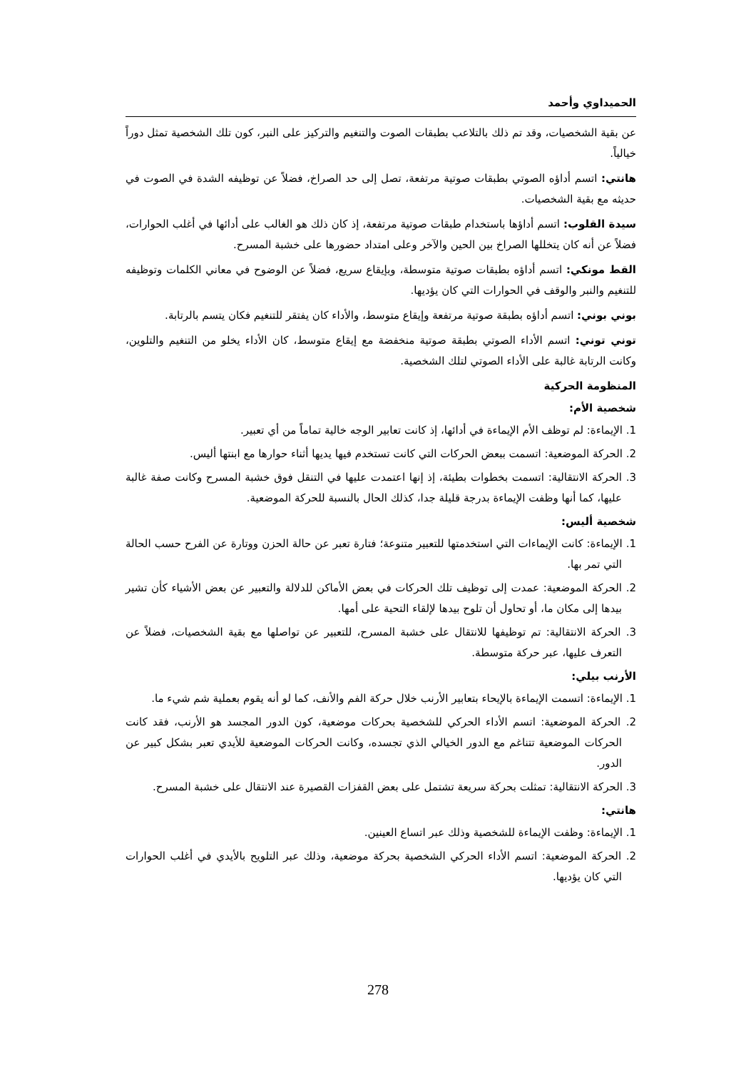الحميداوي وأحمد
عن بقية الشخصيات، وقد تم ذلك بالتلاعب بطبقات الصوت والتنغيم والتركيز على النبر، كون تلك الشخصية تمثل دوراً خيالياً.
هانتي: اتسم أداؤه الصوتي بطبقات صوتية مرتفعة، تصل إلى حد الصراخ، فضلاً عن توظيفه الشدة في الصوت في حديثه مع بقية الشخصيات.
سيدة القلوب: اتسم أداؤها باستخدام طبقات صوتية مرتفعة، إذ كان ذلك هو الغالب على أدائها في أغلب الحوارات، فضلاً عن أنه كان يتخللها الصراخ بين الحين والآخر وعلى امتداد حضورها على خشبة المسرح.
القط مونكي: اتسم أداؤه بطبقات صوتية متوسطة، وبإيقاع سريع، فضلاً عن الوضوح في معاني الكلمات وتوظيفه للتنغيم والنبر والوقف في الحوارات التي كان يؤديها.
بوني بوني: اتسم أداؤه بطبقة صوتية مرتفعة وإيقاع متوسط، والأداء كان يفتقر للتنغيم فكان يتسم بالرتابة.
توني توني: اتسم الأداء الصوتي بطبقة صوتية منخفضة مع إيقاع متوسط، كان الأداء يخلو من التنغيم والتلوين، وكانت الرتابة غالبة على الأداء الصوتي لتلك الشخصية.
المنظومة الحركية
شخصية الأم:
1. الإيماءة: لم توظف الأم الإيماءة في أدائها، إذ كانت تعابير الوجه خالية تماماً من أي تعبير.
2. الحركة الموضعية: اتسمت ببعض الحركات التي كانت تستخدم فيها يديها أثناء حوارها مع ابنتها أليس.
3. الحركة الانتقالية: اتسمت بخطوات بطيئة، إذ إنها اعتمدت عليها في التنقل فوق خشبة المسرح وكانت صفة غالبة عليها، كما أنها وظفت الإيماءة بدرجة قليلة جدا، كذلك الحال بالنسبة للحركة الموضعية.
شخصية أليس:
1. الإيماءة: كانت الإيماءات التي استخدمتها للتعبير متنوعة؛ فتارة تعبر عن حالة الحزن ووتارة عن الفرح حسب الحالة التي تمر بها.
2. الحركة الموضعية: عمدت إلى توظيف تلك الحركات في بعض الأماكن للدلالة والتعبير عن بعض الأشياء كأن تشير بيدها إلى مكان ما، أو تحاول أن تلوح بيدها لإلقاء التحية على أمها.
3. الحركة الانتقالية: تم توظيفها للانتقال على خشبة المسرح، للتعبير عن تواصلها مع بقية الشخصيات، فضلاً عن التعرف عليها، عبر حركة متوسطة.
الأرنب بيلي:
1. الإيماءة: اتسمت الإيماءة بالإيحاء بتعابير الأرنب خلال حركة الفم والأنف، كما لو أنه يقوم بعملية شم شيء ما.
2. الحركة الموضعية: اتسم الأداء الحركي للشخصية بحركات موضعية، كون الدور المجسد هو الأرنب، فقد كانت الحركات الموضعية تتناغم مع الدور الخيالي الذي تجسده، وكانت الحركات الموضعية للأيدي تعبر بشكل كبير عن الدور.
3. الحركة الانتقالية: تمثلت بحركة سريعة تشتمل على بعض القفزات القصيرة عند الانتقال على خشبة المسرح.
هانتي:
1. الإيماءة: وظفت الإيماءة للشخصية وذلك عبر اتساع العينين.
2. الحركة الموضعية: اتسم الأداء الحركي الشخصية بحركة موضعية، وذلك عبر التلويح بالأيدي في أغلب الحوارات التي كان يؤديها.
278